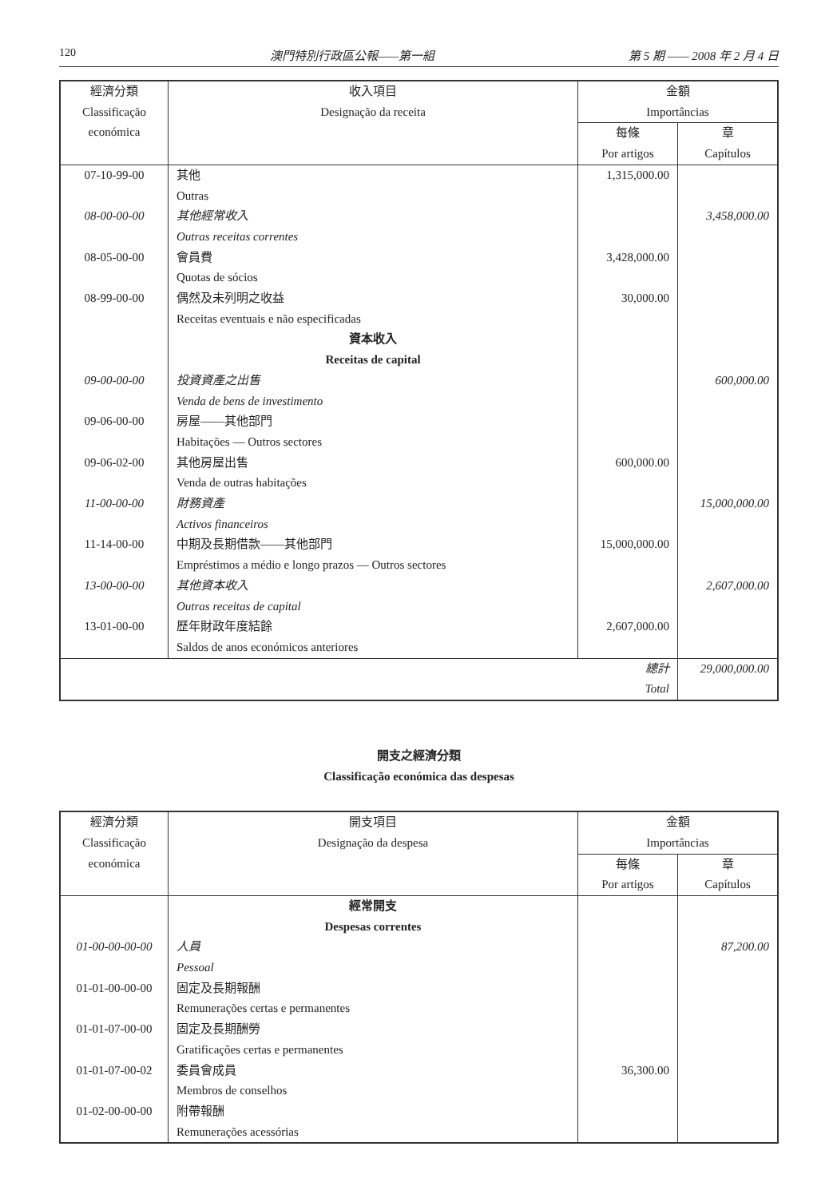120 澳門特別行政區公報——第一組 第 5 期 —— 2008 年 2 月 4 日
| 經濟分類 Classificação económica | 收入項目 Designação da receita | 金額 Importâncias | |
| --- | --- | --- | --- |
| | | 每條 Por artigos | 章 Capítulos |
| 07-10-99-00 | 其他 Outras | 1,315,000.00 | |
| 08-00-00-00 | 其他經常收入 Outras receitas correntes | | 3,458,000.00 |
| 08-05-00-00 | 會員費 Quotas de sócios | 3,428,000.00 | |
| 08-99-00-00 | 偶然及未列明之收益 Receitas eventuais e não especificadas | 30,000.00 | |
| | 資本收入 Receitas de capital | | |
| 09-00-00-00 | 投資資產之出售 Venda de bens de investimento | | 600,000.00 |
| 09-06-00-00 | 房屋——其他部門 Habitações — Outros sectores | | |
| 09-06-02-00 | 其他房屋出售 Venda de outras habitações | 600,000.00 | |
| 11-00-00-00 | 財務資產 Activos financeiros | | 15,000,000.00 |
| 11-14-00-00 | 中期及長期借款——其他部門 Empréstimos a médio e longo prazos — Outros sectores | 15,000,000.00 | |
| 13-00-00-00 | 其他資本收入 Outras receitas de capital | | 2,607,000.00 |
| 13-01-00-00 | 歷年財政年度結餘 Saldos de anos económicos anteriores | 2,607,000.00 | |
| 總計 Total | | | 29,000,000.00 |
開支之經濟分類
Classificação económica das despesas
| 經濟分類 Classificação económica | 開支項目 Designação da despesa | 金額 Importâncias | |
| --- | --- | --- | --- |
| | | 每條 Por artigos | 章 Capítulos |
| | 經常開支 Despesas correntes | | |
| 01-00-00-00-00 | 人員 Pessoal | | 87,200.00 |
| 01-01-00-00-00 | 固定及長期報酬 Remunerações certas e permanentes | | |
| 01-01-07-00-00 | 固定及長期酬勞 Gratificações certas e permanentes | | |
| 01-01-07-00-02 | 委員會成員 Membros de conselhos | 36,300.00 | |
| 01-02-00-00-00 | 附帶報酬 Remunerações acessórias | | |